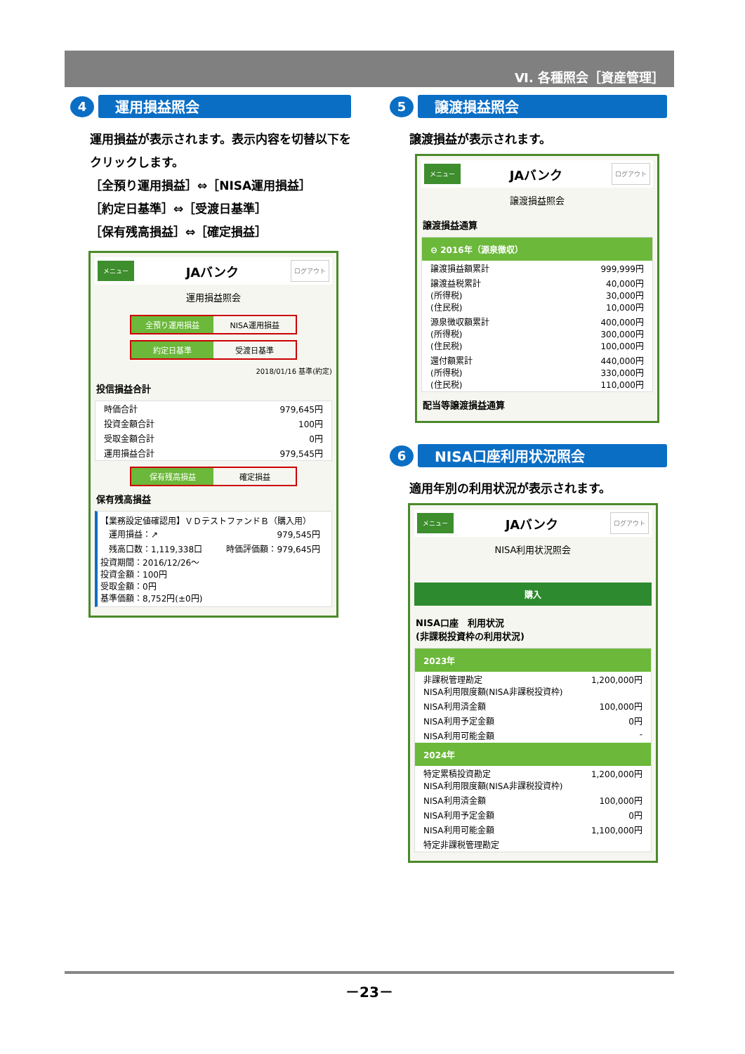Ⅵ. 各種照会［資産管理］
4
運用損益照会
運用損益が表示されます。表示内容を切替以下をクリックします。
［全預り運用損益］⇔［NISA運用損益］
［約定日基準］⇔［受渡日基準］
［保有残高損益］⇔［確定損益］
メニュー JAバンク ログアウト
運用損益照会
全預り運用損益 NISA運用損益
約定日基準 受渡日基準
2018/01/16 基準(約定)
投信損益合計
時価合計 979,645円
投資金額合計 100円
受取金額合計 0円
運用損益合計 979,545円
保有残高損益 確定損益
保有残高損益
【業務設定値確認用】ＶＤテストファンドＢ（購入用）
運用損益：↗ 979,545円
残高口数：1,119,338口 時価評価額：979,645円
投資期間：2016/12/26～
投資金額：100円
受取金額：0円
基準価額：8,752円(±0円)
5
譲渡損益照会
譲渡損益が表示されます。
メニュー JAバンク ログアウト
譲渡損益照会
譲渡損益通算
⊖ 2016年（源泉徴収）
譲渡損益額累計 999,999円
譲渡益税累計
(所得税)
(住民税) 40,000円
30,000円
10,000円
源泉徴収額累計
(所得税)
(住民税) 400,000円
300,000円
100,000円
還付額累計
(所得税)
(住民税) 440,000円
330,000円
110,000円
配当等譲渡損益通算
6
NISA口座利用状況照会
適用年別の利用状況が表示されます。
メニュー JAバンク ログアウト
NISA利用状況照会
購入
NISA口座　利用状況
(非課税投資枠の利用状況)
2023年
非課税管理勘定
NISA利用限度額(NISA非課税投資枠) 1,200,000円
NISA利用済金額 100,000円
NISA利用予定金額 0円
NISA利用可能金額 -
2024年
特定累積投資勘定
NISA利用限度額(NISA非課税投資枠) 1,200,000円
NISA利用済金額 100,000円
NISA利用予定金額 0円
NISA利用可能金額 1,100,000円
特定非課税管理勘定
－23－